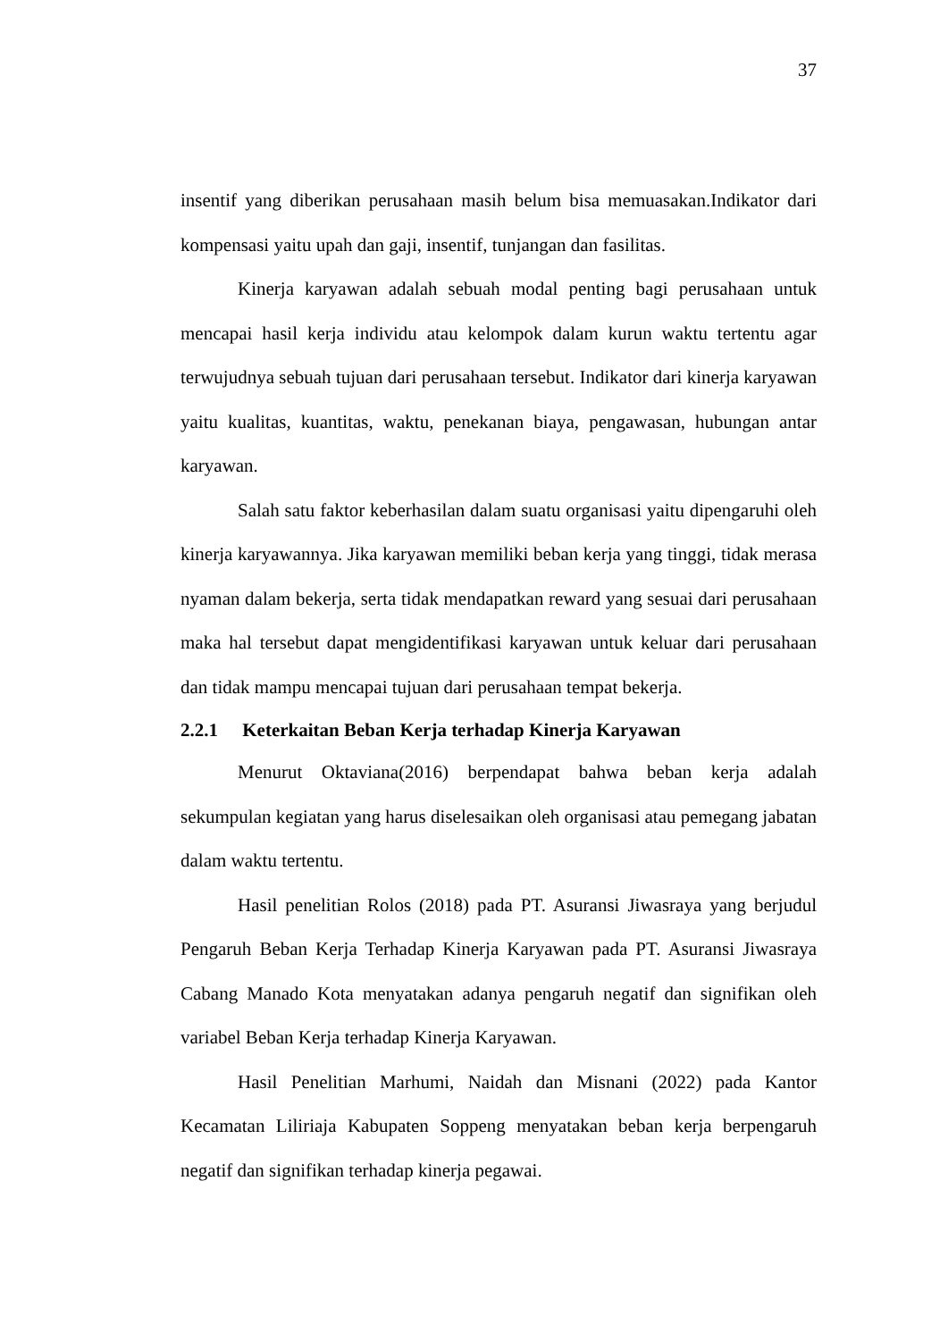37
insentif yang diberikan perusahaan masih belum bisa memuasakan.Indikator dari kompensasi yaitu upah dan gaji, insentif, tunjangan dan fasilitas.
Kinerja karyawan adalah sebuah modal penting bagi perusahaan untuk mencapai hasil kerja individu atau kelompok dalam kurun waktu tertentu agar terwujudnya sebuah tujuan dari perusahaan tersebut. Indikator dari kinerja karyawan yaitu kualitas, kuantitas, waktu, penekanan biaya, pengawasan, hubungan antar karyawan.
Salah satu faktor keberhasilan dalam suatu organisasi yaitu dipengaruhi oleh kinerja karyawannya. Jika karyawan memiliki beban kerja yang tinggi, tidak merasa nyaman dalam bekerja, serta tidak mendapatkan reward yang sesuai dari perusahaan maka hal tersebut dapat mengidentifikasi karyawan untuk keluar dari perusahaan dan tidak mampu mencapai tujuan dari perusahaan tempat bekerja.
2.2.1 Keterkaitan Beban Kerja terhadap Kinerja Karyawan
Menurut Oktaviana(2016) berpendapat bahwa beban kerja adalah sekumpulan kegiatan yang harus diselesaikan oleh organisasi atau pemegang jabatan dalam waktu tertentu.
Hasil penelitian Rolos (2018) pada PT. Asuransi Jiwasraya yang berjudul Pengaruh Beban Kerja Terhadap Kinerja Karyawan pada PT. Asuransi Jiwasraya Cabang Manado Kota menyatakan adanya pengaruh negatif dan signifikan oleh variabel Beban Kerja terhadap Kinerja Karyawan.
Hasil Penelitian Marhumi, Naidah dan Misnani (2022) pada Kantor Kecamatan Liliriaja Kabupaten Soppeng menyatakan beban kerja berpengaruh negatif dan signifikan terhadap kinerja pegawai.